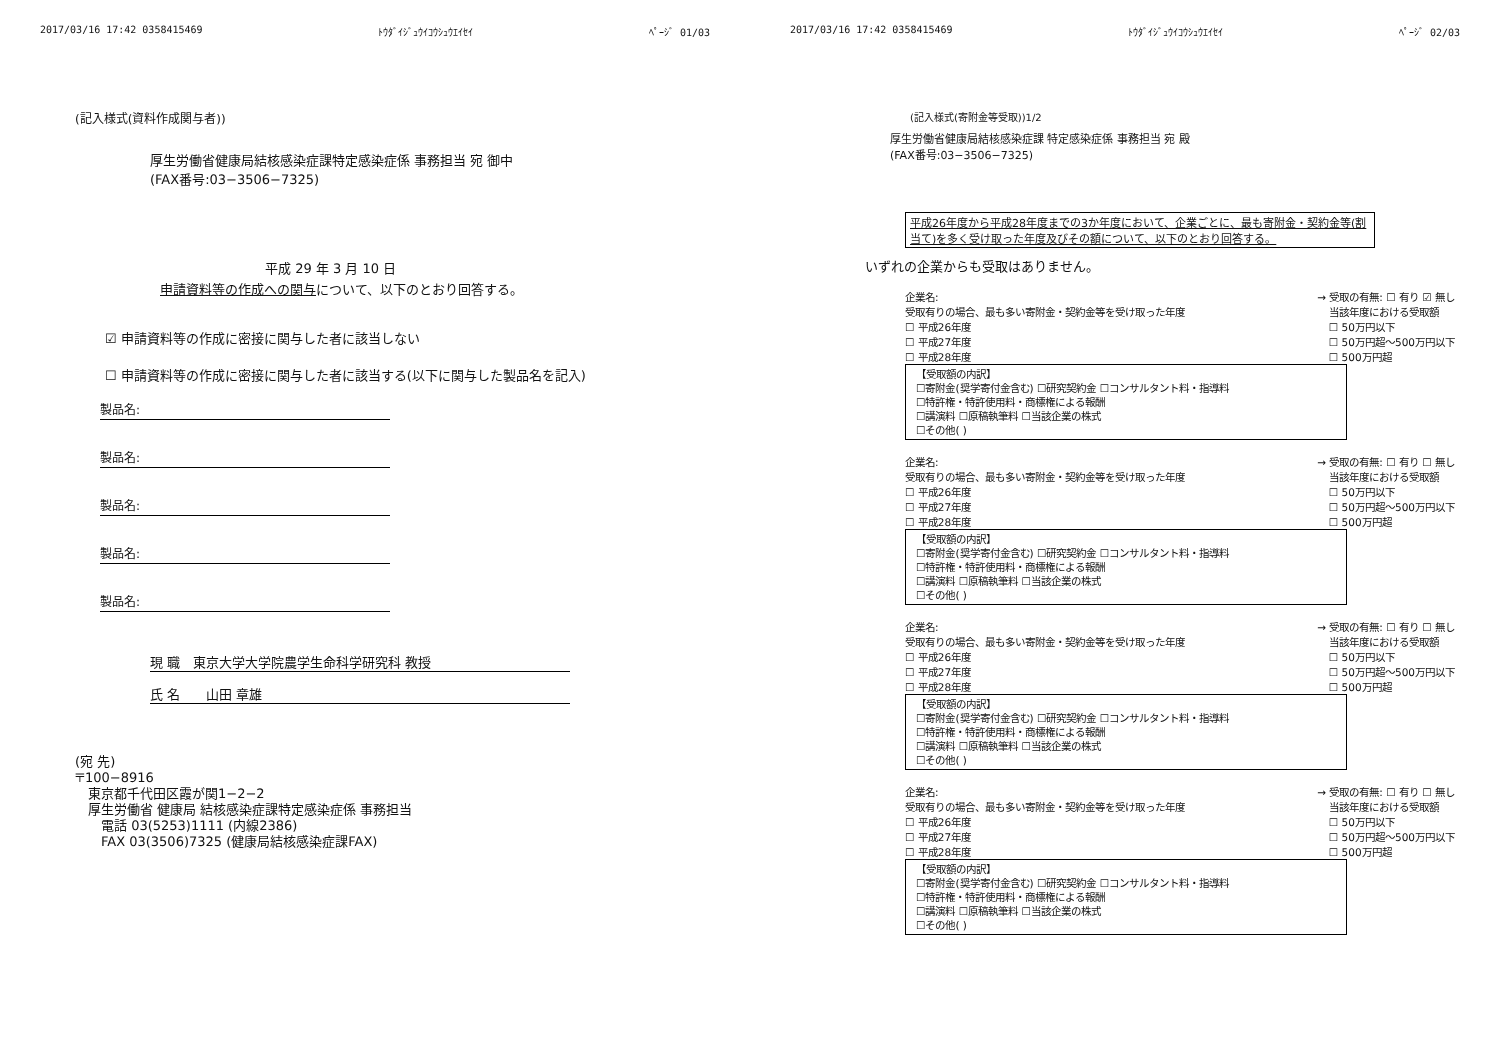2017/03/16 17:42 0358415469 ﾄｳﾀﾞｲｼﾞｭｳｲｺｳｼｭｳｴｲｾｲ ﾍﾟｰｼﾞ 01/03
(記入様式(資料作成関与者))
厚生労働省健康局結核感染症課特定感染症係 事務担当 宛 御中
(FAX番号:03−3506−7325)
平成 29 年 3 月 10 日
申請資料等の作成への関与について、以下のとおり回答する。
☑ 申請資料等の作成に密接に関与した者に該当しない
☐ 申請資料等の作成に密接に関与した者に該当する(以下に関与した製品名を記入)
製品名:
製品名:
製品名:
製品名:
製品名:
現 職　東京大学大学院農学生命科学研究科 教授
氏 名　　山田 章雄
(宛 先)
〒100−8916
　東京都千代田区霞が関1−2−2
　厚生労働省 健康局 結核感染症課特定感染症係 事務担当
　　電話 03(5253)1111 (内線2386)
　　FAX 03(3506)7325 (健康局結核感染症課FAX)
2017/03/16 17:42 0358415469 ﾄｳﾀﾞｲｼﾞｭｳｲｺｳｼｭｳｴｲｾｲ ﾍﾟｰｼﾞ 02/03
(記入様式(寄附金等受取))1/2
厚生労働省健康局結核感染症課 特定感染症係 事務担当 宛 殿
(FAX番号:03−3506−7325)
平成26年度から平成28年度までの3か年度において、企業ごとに、最も寄附金・契約金等(割当て)を多く受け取った年度及びその額について、以下のとおり回答する。
いずれの企業からも受取はありません。
企業名: → 受取の有無: ☐ 有り ☑ 無し
受取有りの場合、最も多い寄附金・契約金等を受け取った年度
☐ 平成26年度
☐ 平成27年度
☐ 平成28年度 当該年度における受取額
☐ 50万円以下
☐ 50万円超〜500万円以下
☐ 500万円超
【受取額の内訳】
☐寄附金(奨学寄付金含む) ☐研究契約金 ☐コンサルタント料・指導料
☐特許権・特許使用料・商標権による報酬
☐講演料 ☐原稿執筆料 ☐当該企業の株式
☐その他( )
企業名: → 受取の有無: ☐ 有り ☐ 無し
受取有りの場合、最も多い寄附金・契約金等を受け取った年度
☐ 平成26年度
☐ 平成27年度
☐ 平成28年度 当該年度における受取額
☐ 50万円以下
☐ 50万円超〜500万円以下
☐ 500万円超
【受取額の内訳】
☐寄附金(奨学寄付金含む) ☐研究契約金 ☐コンサルタント料・指導料
☐特許権・特許使用料・商標権による報酬
☐講演料 ☐原稿執筆料 ☐当該企業の株式
☐その他( )
企業名: → 受取の有無: ☐ 有り ☐ 無し
受取有りの場合、最も多い寄附金・契約金等を受け取った年度
☐ 平成26年度
☐ 平成27年度
☐ 平成28年度 当該年度における受取額
☐ 50万円以下
☐ 50万円超〜500万円以下
☐ 500万円超
【受取額の内訳】
☐寄附金(奨学寄付金含む) ☐研究契約金 ☐コンサルタント料・指導料
☐特許権・特許使用料・商標権による報酬
☐講演料 ☐原稿執筆料 ☐当該企業の株式
☐その他( )
企業名: → 受取の有無: ☐ 有り ☐ 無し
受取有りの場合、最も多い寄附金・契約金等を受け取った年度
☐ 平成26年度
☐ 平成27年度
☐ 平成28年度 当該年度における受取額
☐ 50万円以下
☐ 50万円超〜500万円以下
☐ 500万円超
【受取額の内訳】
☐寄附金(奨学寄付金含む) ☐研究契約金 ☐コンサルタント料・指導料
☐特許権・特許使用料・商標権による報酬
☐講演料 ☐原稿執筆料 ☐当該企業の株式
☐その他( )